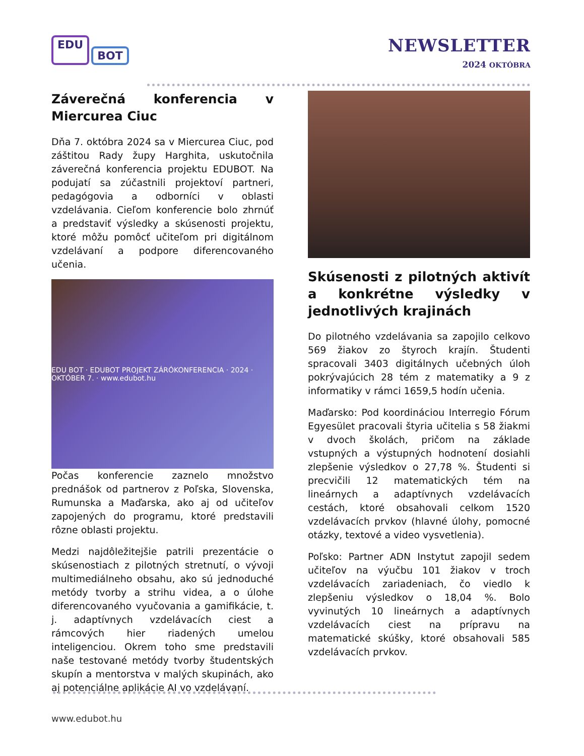EDU BOT
NEWSLETTER
2024 OKTÓBRA
Záverečná konferencia v Miercurea Ciuc
Dňa 7. októbra 2024 sa v Miercurea Ciuc, pod záštitou Rady župy Harghita, uskutočnila záverečná konferencia projektu EDUBOT. Na podujatí sa zúčastnili projektoví partneri, pedagógovia a odborníci v oblasti vzdelávania. Cieľom konferencie bolo zhrnúť a predstaviť výsledky a skúsenosti projektu, ktoré môžu pomôcť učiteľom pri digitálnom vzdelávaní a podpore diferencovaného učenia.
EDU BOT · EDUBOT PROJEKT ZÁRÓKONFERENCIA · 2024 · OKTÓBER 7. · www.edubot.hu
Počas konferencie zaznelo množstvo prednášok od partnerov z Poľska, Slovenska, Rumunska a Maďarska, ako aj od učiteľov zapojených do programu, ktoré predstavili rôzne oblasti projektu.
Medzi najdôležitejšie patrili prezentácie o skúsenostiach z pilotných stretnutí, o vývoji multimediálneho obsahu, ako sú jednoduché metódy tvorby a strihu videa, a o úlohe diferencovaného vyučovania a gamifikácie, t. j. adaptívnych vzdelávacích ciest a rámcových hier riadených umelou inteligenciou. Okrem toho sme predstavili naše testované metódy tvorby študentských skupín a mentorstva v malých skupinách, ako aj potenciálne aplikácie AI vo vzdelávaní.
Skúsenosti z pilotných aktivít a konkrétne výsledky v jednotlivých krajinách
Do pilotného vzdelávania sa zapojilo celkovo 569 žiakov zo štyroch krajín. Študenti spracovali 3403 digitálnych učebných úloh pokrývajúcich 28 tém z matematiky a 9 z informatiky v rámci 1659,5 hodín učenia.
Maďarsko: Pod koordináciou Interregio Fórum Egyesület pracovali štyria učitelia s 58 žiakmi v dvoch školách, pričom na základe vstupných a výstupných hodnotení dosiahli zlepšenie výsledkov o 27,78 %. Študenti si precvičili 12 matematických tém na lineárnych a adaptívnych vzdelávacích cestách, ktoré obsahovali celkom 1520 vzdelávacích prvkov (hlavné úlohy, pomocné otázky, textové a video vysvetlenia).
Poľsko: Partner ADN Instytut zapojil sedem učiteľov na výučbu 101 žiakov v troch vzdelávacích zariadeniach, čo viedlo k zlepšeniu výsledkov o 18,04 %. Bolo vyvinutých 10 lineárnych a adaptívnych vzdelávacích ciest na prípravu na matematické skúšky, ktoré obsahovali 585 vzdelávacích prvkov.
www.edubot.hu